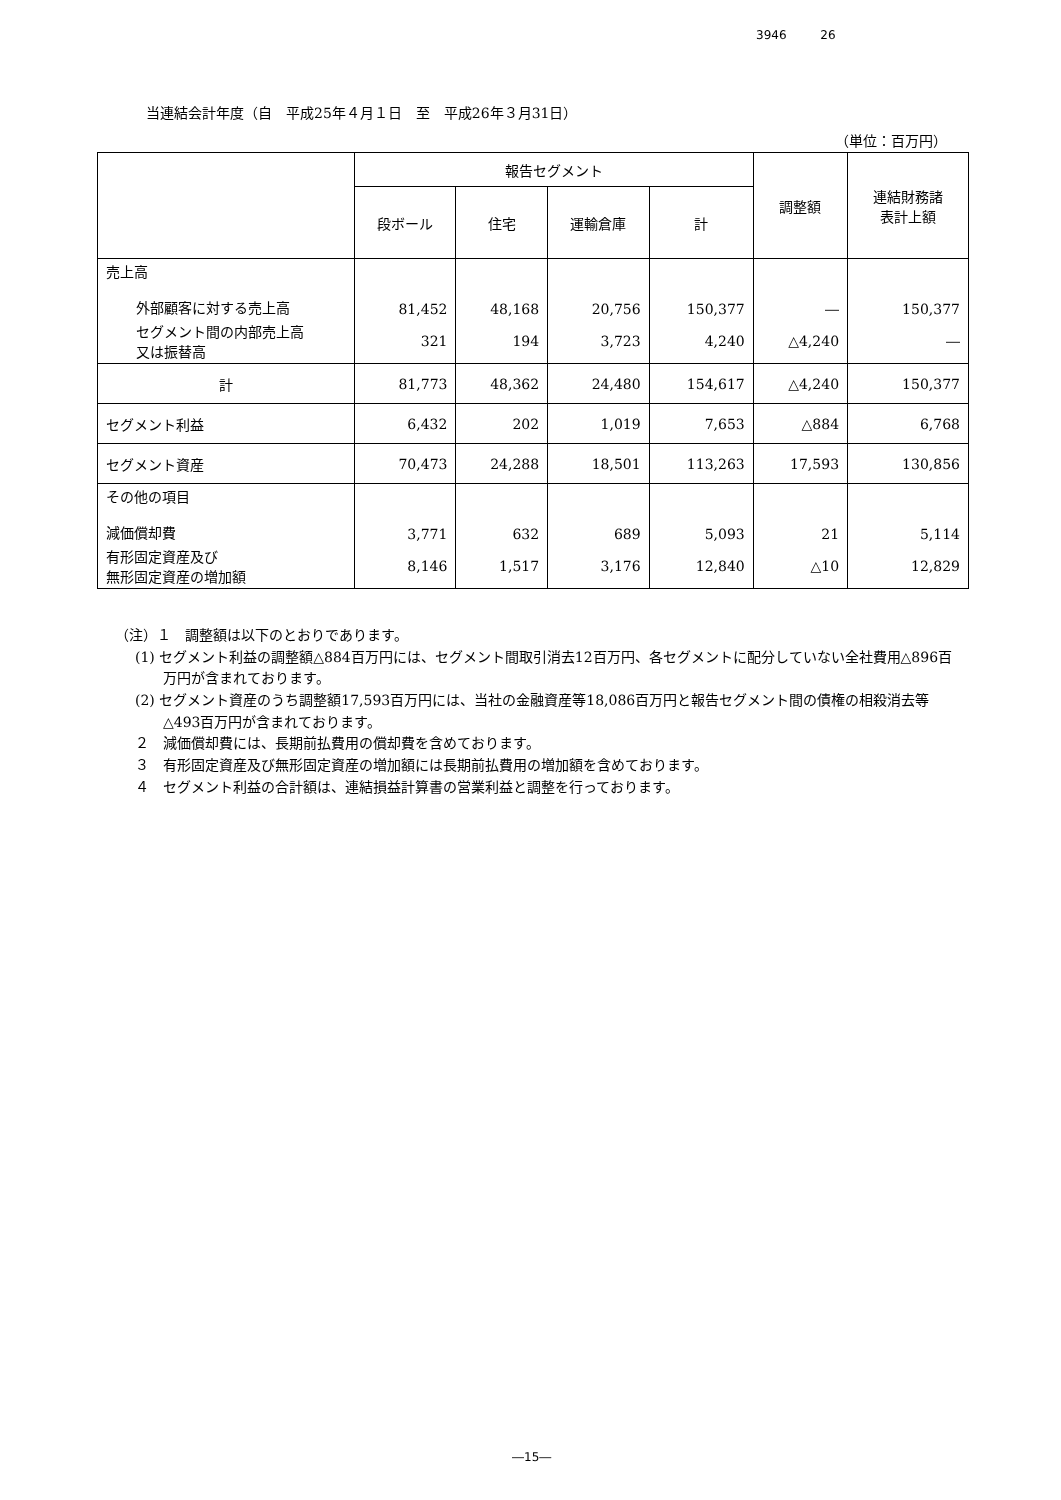3946 26
当連結会計年度（自　平成25年４月１日　至　平成26年３月31日）
（単位：百万円）
| | 報告セグメント | | | | 調整額 | 連結財務諸 表計上額 |
| --- | --- | --- | --- | --- | --- | --- |
| | 段ボール | 住宅 | 運輸倉庫 | 計 | | |
| 売上高 外部顧客に対する売上高 | 81,452 | 48,168 | 20,756 | 150,377 | ― | 150,377 |
| セグメント間の内部売上高 又は振替高 | 321 | 194 | 3,723 | 4,240 | △4,240 | ― |
| 計 | 81,773 | 48,362 | 24,480 | 154,617 | △4,240 | 150,377 |
| セグメント利益 | 6,432 | 202 | 1,019 | 7,653 | △884 | 6,768 |
| セグメント資産 | 70,473 | 24,288 | 18,501 | 113,263 | 17,593 | 130,856 |
| その他の項目 減価償却費 | 3,771 | 632 | 689 | 5,093 | 21 | 5,114 |
| 有形固定資産及び 無形固定資産の増加額 | 8,146 | 1,517 | 3,176 | 12,840 | △10 | 12,829 |
（注）１　調整額は以下のとおりであります。
(1) セグメント利益の調整額△884百万円には、セグメント間取引消去12百万円、各セグメントに配分していない全社費用△896百万円が含まれております。
(2) セグメント資産のうち調整額17,593百万円には、当社の金融資産等18,086百万円と報告セグメント間の債権の相殺消去等△493百万円が含まれております。
２　減価償却費には、長期前払費用の償却費を含めております。
３　有形固定資産及び無形固定資産の増加額には長期前払費用の増加額を含めております。
４　セグメント利益の合計額は、連結損益計算書の営業利益と調整を行っております。
―15―